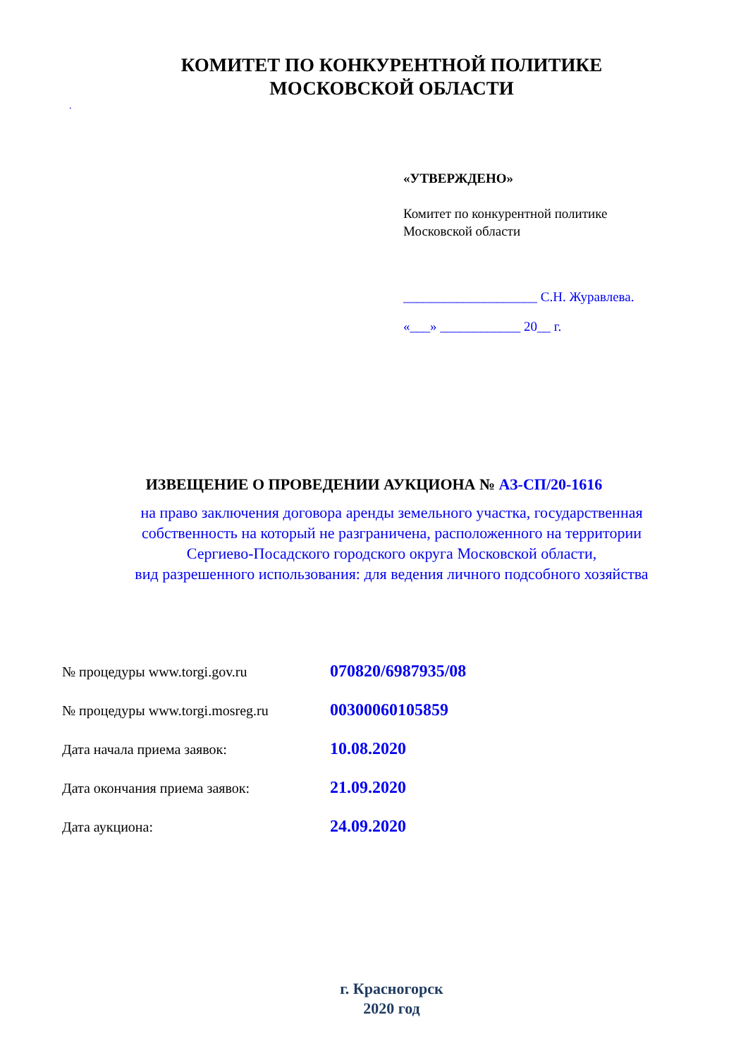КОМИТЕТ ПО КОНКУРЕНТНОЙ ПОЛИТИКЕ
МОСКОВСКОЙ ОБЛАСТИ
.
«УТВЕРЖДЕНО»
Комитет по конкурентной политике
Московской области
____________________ С.Н. Журавлева.
«___» ____________ 20__ г.
ИЗВЕЩЕНИЕ О ПРОВЕДЕНИИ АУКЦИОНА № АЗ-СП/20-1616
на право заключения договора аренды земельного участка, государственная
собственность на который не разграничена, расположенного на территории
Сергиево-Посадского городского округа Московской области,
вид разрешенного использования: для ведения личного подсобного хозяйства
№ процедуры www.torgi.gov.ru 070820/6987935/08
№ процедуры www.torgi.mosreg.ru 00300060105859
Дата начала приема заявок: 10.08.2020
Дата окончания приема заявок: 21.09.2020
Дата аукциона: 24.09.2020
г. Красногорск
2020 год